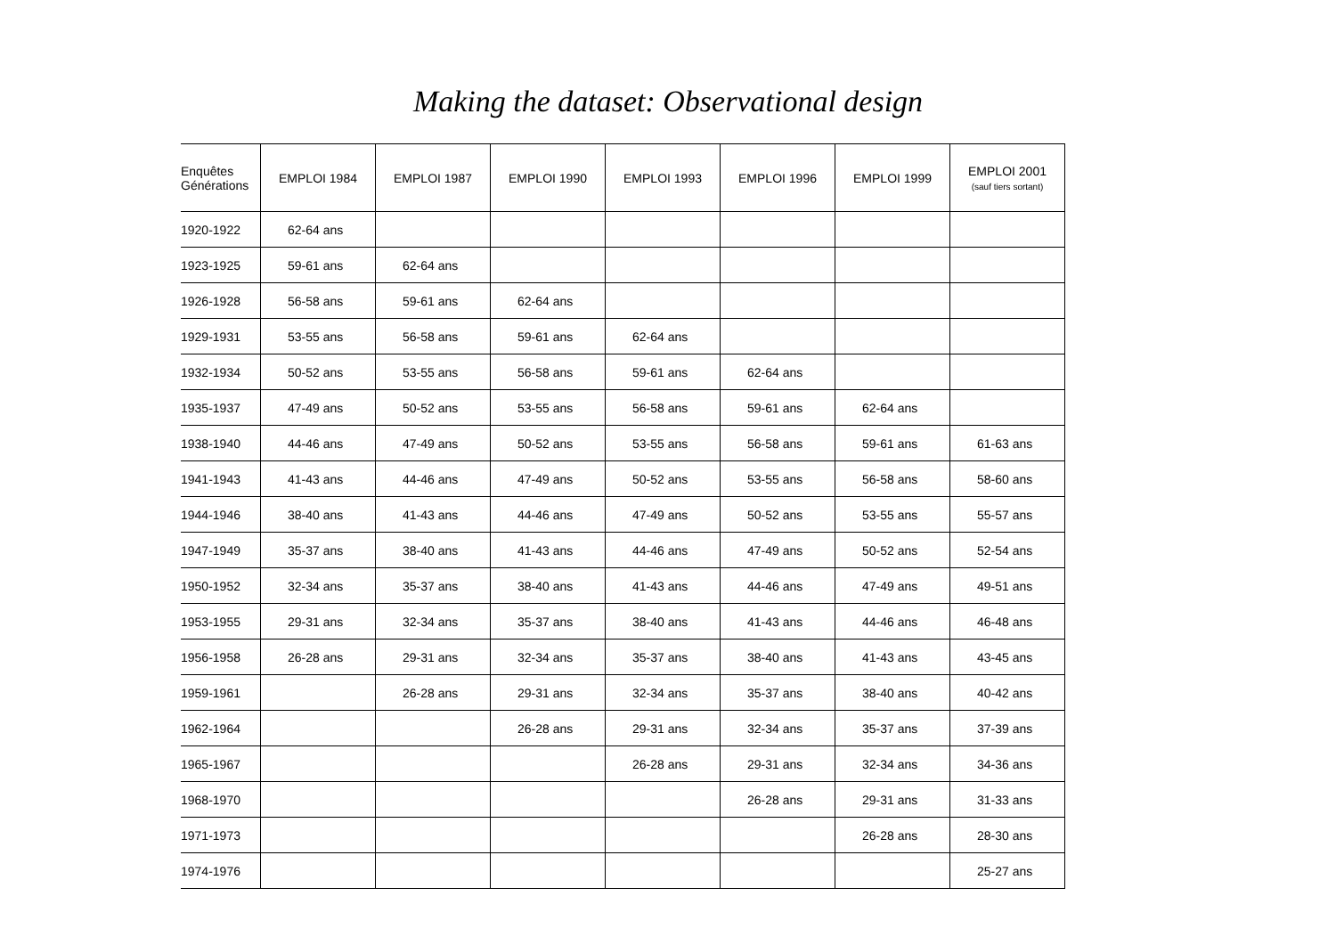Making the dataset: Observational design
| Enquêtes Générations | EMPLOI 1984 | EMPLOI 1987 | EMPLOI 1990 | EMPLOI 1993 | EMPLOI 1996 | EMPLOI 1999 | EMPLOI 2001 (sauf tiers sortant) |
| --- | --- | --- | --- | --- | --- | --- | --- |
| 1920-1922 | 62-64 ans | | | | | | |
| 1923-1925 | 59-61 ans | 62-64 ans | | | | | |
| 1926-1928 | 56-58 ans | 59-61 ans | 62-64 ans | | | | |
| 1929-1931 | 53-55 ans | 56-58 ans | 59-61 ans | 62-64 ans | | | |
| 1932-1934 | 50-52 ans | 53-55 ans | 56-58 ans | 59-61 ans | 62-64 ans | | |
| 1935-1937 | 47-49 ans | 50-52 ans | 53-55 ans | 56-58 ans | 59-61 ans | 62-64 ans | |
| 1938-1940 | 44-46 ans | 47-49 ans | 50-52 ans | 53-55 ans | 56-58 ans | 59-61 ans | 61-63 ans |
| 1941-1943 | 41-43 ans | 44-46 ans | 47-49 ans | 50-52 ans | 53-55 ans | 56-58 ans | 58-60 ans |
| 1944-1946 | 38-40 ans | 41-43 ans | 44-46 ans | 47-49 ans | 50-52 ans | 53-55 ans | 55-57 ans |
| 1947-1949 | 35-37 ans | 38-40 ans | 41-43 ans | 44-46 ans | 47-49 ans | 50-52 ans | 52-54 ans |
| 1950-1952 | 32-34 ans | 35-37 ans | 38-40 ans | 41-43 ans | 44-46 ans | 47-49 ans | 49-51 ans |
| 1953-1955 | 29-31 ans | 32-34 ans | 35-37 ans | 38-40 ans | 41-43 ans | 44-46 ans | 46-48 ans |
| 1956-1958 | 26-28 ans | 29-31 ans | 32-34 ans | 35-37 ans | 38-40 ans | 41-43 ans | 43-45 ans |
| 1959-1961 | | 26-28 ans | 29-31 ans | 32-34 ans | 35-37 ans | 38-40 ans | 40-42 ans |
| 1962-1964 | | | 26-28 ans | 29-31 ans | 32-34 ans | 35-37 ans | 37-39 ans |
| 1965-1967 | | | | 26-28 ans | 29-31 ans | 32-34 ans | 34-36 ans |
| 1968-1970 | | | | | 26-28 ans | 29-31 ans | 31-33 ans |
| 1971-1973 | | | | | | 26-28 ans | 28-30 ans |
| 1974-1976 | | | | | | | 25-27 ans |